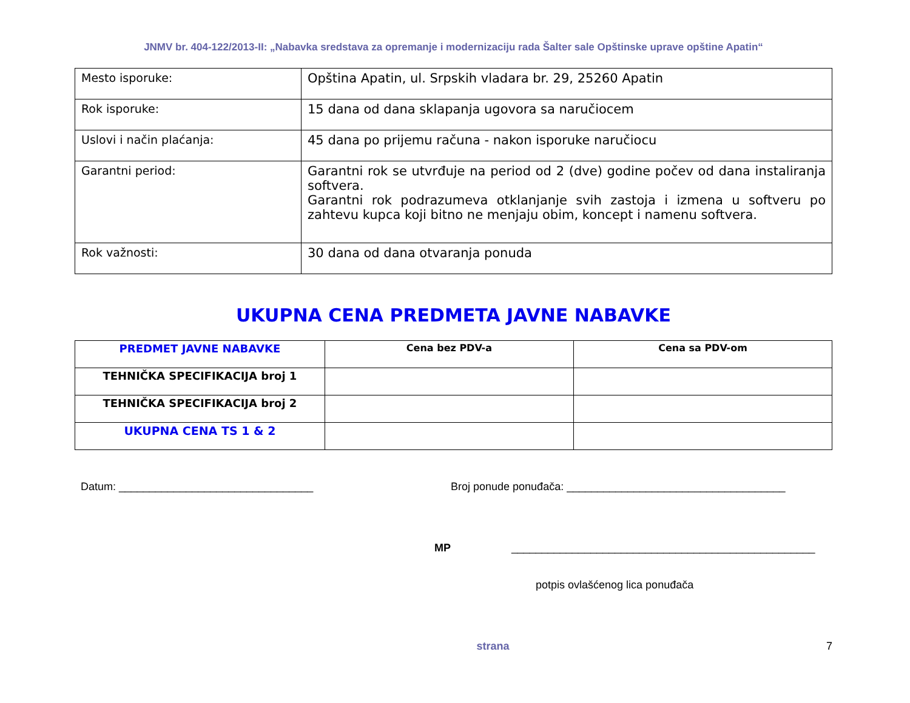JNMV br. 404-122/2013-II: „Nabavka sredstava za opremanje i modernizaciju rada Šalter sale Opštinske uprave opštine Apatin“
| Mesto isporuke: | Opština Apatin, ul. Srpskih vladara br. 29, 25260 Apatin |
| Rok isporuke: | 15 dana od dana sklapanja ugovora sa naručiocem |
| Uslovi i način plaćanja: | 45 dana po prijemu računa - nakon isporuke naručiocu |
| Garantni period: | Garantni rok se utvrđuje na period od 2 (dve) godine počev od dana instaliranja softvera. Garantni rok podrazumeva otklanjanje svih zastoja i izmena u softveru po zahtevu kupca koji bitno ne menjaju obim, koncept i namenu softvera. |
| Rok važnosti: | 30 dana od dana otvaranja ponuda |
UKUPNA CENA PREDMETA JAVNE NABAVKE
| PREDMET JAVNE NABAVKE | Cena bez PDV-a | Cena sa PDV-om |
| --- | --- | --- |
| TEHNIČKA SPECIFIKACIJA broj 1 | | |
| TEHNIČKA SPECIFIKACIJA broj 2 | | |
| UKUPNA CENA TS 1 & 2 | | |
Datum: ________________________________ Broj ponude ponuđača: ____________________________________
MP __________________________________________________
potpis ovlašćenog lica ponuđača
strana 7